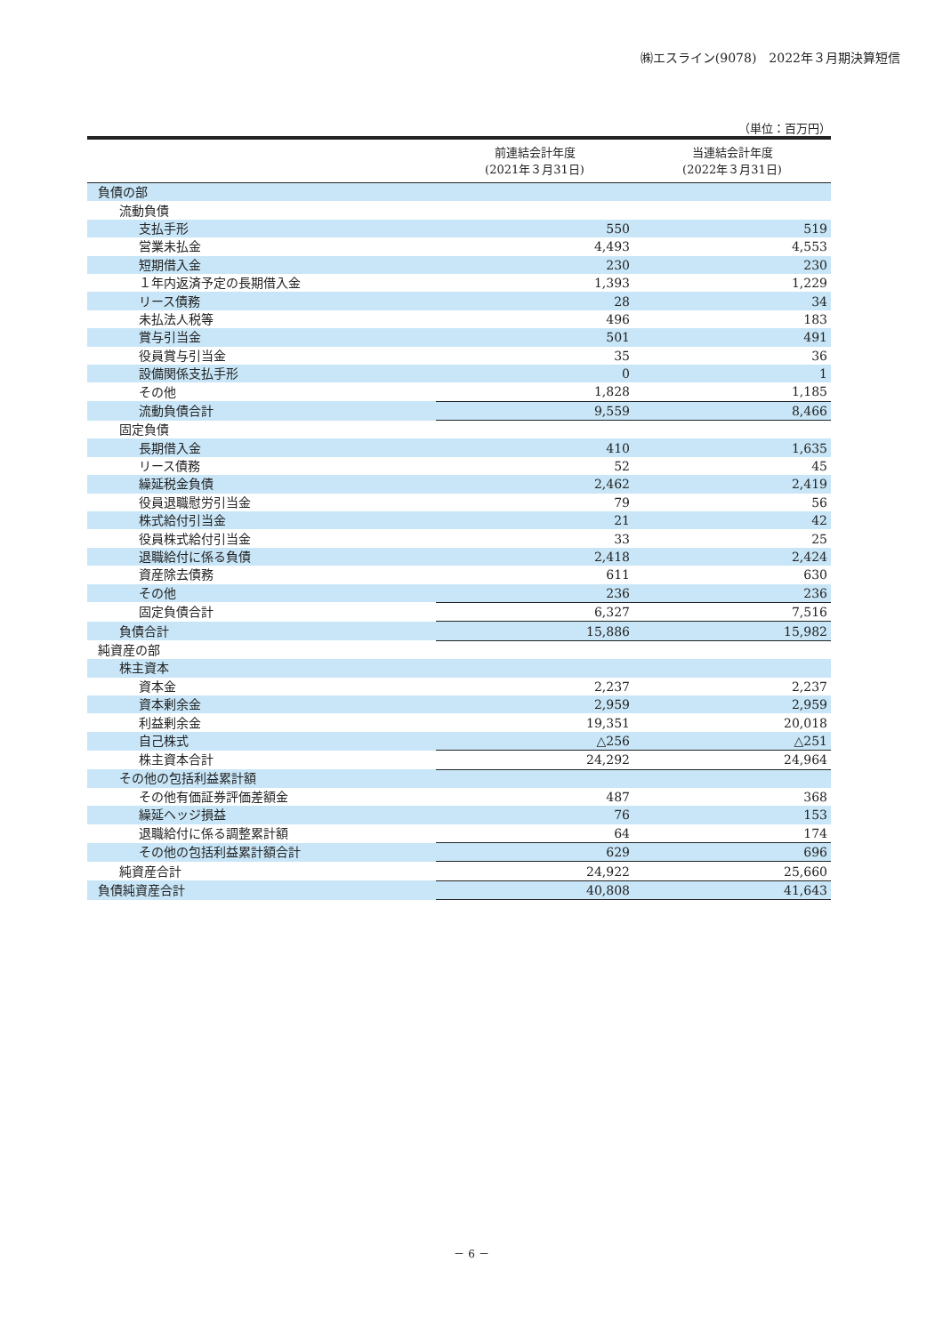㈱エスライン(9078)　2022年３月期決算短信
（単位：百万円）
| | 前連結会計年度 (2021年３月31日) | 当連結会計年度 (2022年３月31日) |
| --- | --- | --- |
| 負債の部 | | |
| 流動負債 | | |
| 支払手形 | 550 | 519 |
| 営業未払金 | 4,493 | 4,553 |
| 短期借入金 | 230 | 230 |
| １年内返済予定の長期借入金 | 1,393 | 1,229 |
| リース債務 | 28 | 34 |
| 未払法人税等 | 496 | 183 |
| 賞与引当金 | 501 | 491 |
| 役員賞与引当金 | 35 | 36 |
| 設備関係支払手形 | 0 | 1 |
| その他 | 1,828 | 1,185 |
| 流動負債合計 | 9,559 | 8,466 |
| 固定負債 | | |
| 長期借入金 | 410 | 1,635 |
| リース債務 | 52 | 45 |
| 繰延税金負債 | 2,462 | 2,419 |
| 役員退職慰労引当金 | 79 | 56 |
| 株式給付引当金 | 21 | 42 |
| 役員株式給付引当金 | 33 | 25 |
| 退職給付に係る負債 | 2,418 | 2,424 |
| 資産除去債務 | 611 | 630 |
| その他 | 236 | 236 |
| 固定負債合計 | 6,327 | 7,516 |
| 負債合計 | 15,886 | 15,982 |
| 純資産の部 | | |
| 株主資本 | | |
| 資本金 | 2,237 | 2,237 |
| 資本剰余金 | 2,959 | 2,959 |
| 利益剰余金 | 19,351 | 20,018 |
| 自己株式 | △256 | △251 |
| 株主資本合計 | 24,292 | 24,964 |
| その他の包括利益累計額 | | |
| その他有価証券評価差額金 | 487 | 368 |
| 繰延ヘッジ損益 | 76 | 153 |
| 退職給付に係る調整累計額 | 64 | 174 |
| その他の包括利益累計額合計 | 629 | 696 |
| 純資産合計 | 24,922 | 25,660 |
| 負債純資産合計 | 40,808 | 41,643 |
－ 6 －